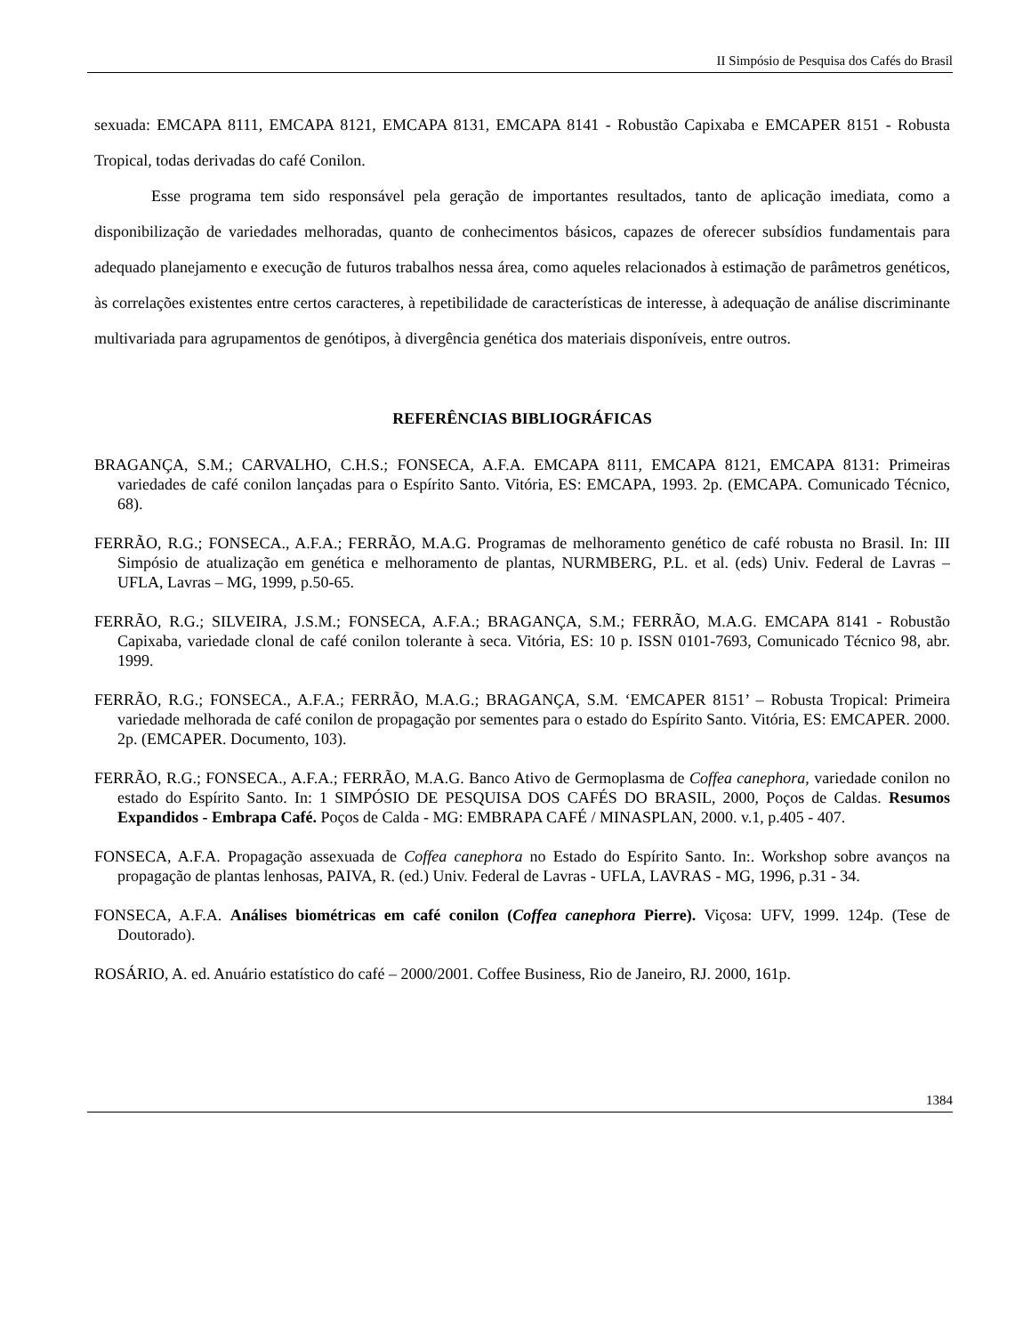II Simpósio de Pesquisa dos Cafés do Brasil
sexuada: EMCAPA 8111, EMCAPA 8121, EMCAPA 8131, EMCAPA 8141 - Robustão Capixaba e EMCAPER 8151 - Robusta Tropical, todas derivadas do café Conilon.
Esse programa tem sido responsável pela geração de importantes resultados, tanto de aplicação imediata, como a disponibilização de variedades melhoradas, quanto de conhecimentos básicos, capazes de oferecer subsídios fundamentais para adequado planejamento e execução de futuros trabalhos nessa área, como aqueles relacionados à estimação de parâmetros genéticos, às correlações existentes entre certos caracteres, à repetibilidade de características de interesse, à adequação de análise discriminante multivariada para agrupamentos de genótipos, à divergência genética dos materiais disponíveis, entre outros.
REFERÊNCIAS BIBLIOGRÁFICAS
BRAGANÇA, S.M.; CARVALHO, C.H.S.; FONSECA, A.F.A. EMCAPA 8111, EMCAPA 8121, EMCAPA 8131: Primeiras variedades de café conilon lançadas para o Espírito Santo. Vitória, ES: EMCAPA, 1993. 2p. (EMCAPA. Comunicado Técnico, 68).
FERRÃO, R.G.; FONSECA., A.F.A.; FERRÃO, M.A.G. Programas de melhoramento genético de café robusta no Brasil. In: III Simpósio de atualização em genética e melhoramento de plantas, NURMBERG, P.L. et al. (eds) Univ. Federal de Lavras – UFLA, Lavras – MG, 1999, p.50-65.
FERRÃO, R.G.; SILVEIRA, J.S.M.; FONSECA, A.F.A.; BRAGANÇA, S.M.; FERRÃO, M.A.G. EMCAPA 8141 - Robustão Capixaba, variedade clonal de café conilon tolerante à seca. Vitória, ES: 10 p. ISSN 0101-7693, Comunicado Técnico 98, abr. 1999.
FERRÃO, R.G.; FONSECA., A.F.A.; FERRÃO, M.A.G.; BRAGANÇA, S.M. ‘EMCAPER 8151’ – Robusta Tropical: Primeira variedade melhorada de café conilon de propagação por sementes para o estado do Espírito Santo. Vitória, ES: EMCAPER. 2000. 2p. (EMCAPER. Documento, 103).
FERRÃO, R.G.; FONSECA., A.F.A.; FERRÃO, M.A.G. Banco Ativo de Germoplasma de Coffea canephora, variedade conilon no estado do Espírito Santo. In: 1 SIMPÓSIO DE PESQUISA DOS CAFÉS DO BRASIL, 2000, Poços de Caldas. Resumos Expandidos - Embrapa Café. Poços de Calda - MG: EMBRAPA CAFÉ / MINASPLAN, 2000. v.1, p.405 - 407.
FONSECA, A.F.A. Propagação assexuada de Coffea canephora no Estado do Espírito Santo. In:. Workshop sobre avanços na propagação de plantas lenhosas, PAIVA, R. (ed.) Univ. Federal de Lavras - UFLA, LAVRAS - MG, 1996, p.31 - 34.
FONSECA, A.F.A. Análises biométricas em café conilon (Coffea canephora Pierre). Viçosa: UFV, 1999. 124p. (Tese de Doutorado).
ROSÁRIO, A. ed. Anuário estatístico do café – 2000/2001. Coffee Business, Rio de Janeiro, RJ. 2000, 161p.
1384